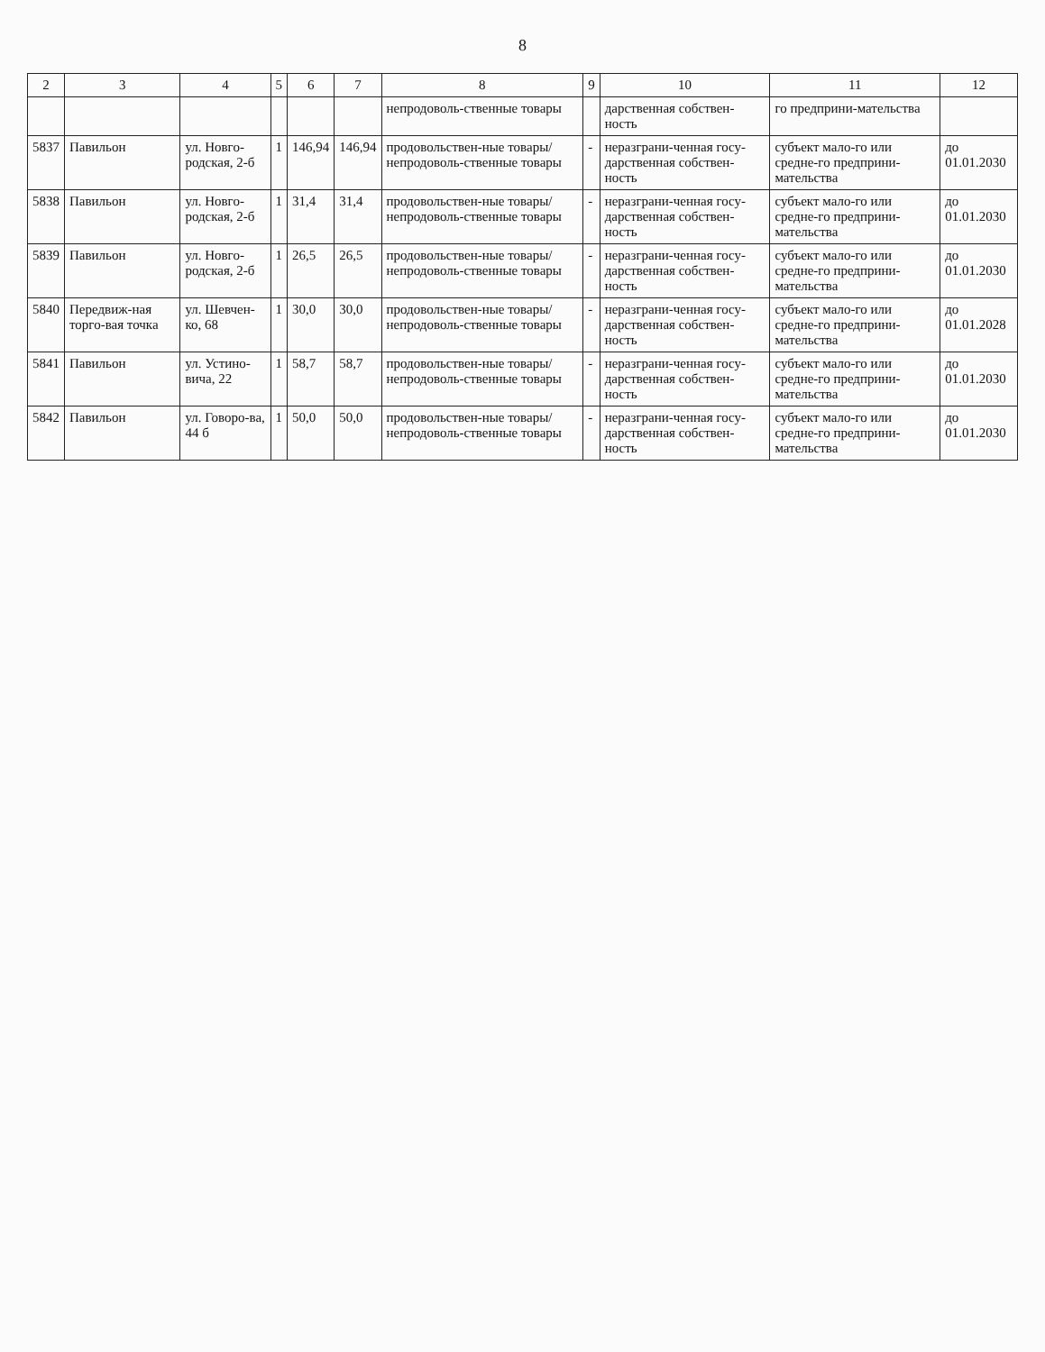8
| 2 | 3 | 4 | 5 | 6 | 7 | 8 | 9 | 10 | 11 | 12 |
| --- | --- | --- | --- | --- | --- | --- | --- | --- | --- | --- |
| | | | | | | непродоволь-ственные товары | | дарственная собствен-ность | го предприни-мательства | |
| 5837 | Павильон | ул. Новго-родская, 2-б | 1 | 146,94 | 146,94 | продовольствен-ные товары/ непродоволь-ственные товары | - | неразграни-ченная госу-дарственная собствен-ность | субъект мало-го или средне-го предприни-мательства | до 01.01.2030 |
| 5838 | Павильон | ул. Новго-родская, 2-б | 1 | 31,4 | 31,4 | продовольствен-ные товары/ непродоволь-ственные товары | - | неразграни-ченная госу-дарственная собствен-ность | субъект мало-го или средне-го предприни-мательства | до 01.01.2030 |
| 5839 | Павильон | ул. Новго-родская, 2-б | 1 | 26,5 | 26,5 | продовольствен-ные товары/ непродоволь-ственные товары | - | неразграни-ченная госу-дарственная собствен-ность | субъект мало-го или средне-го предприни-мательства | до 01.01.2030 |
| 5840 | Передвиж-ная торго-вая точка | ул. Шевчен-ко, 68 | 1 | 30,0 | 30,0 | продовольствен-ные товары/ непродоволь-ственные товары | - | неразграни-ченная госу-дарственная собствен-ность | субъект мало-го или средне-го предприни-мательства | до 01.01.2028 |
| 5841 | Павильон | ул. Устино-вича, 22 | 1 | 58,7 | 58,7 | продовольствен-ные товары/ непродоволь-ственные товары | - | неразграни-ченная госу-дарственная собствен-ность | субъект мало-го или средне-го предприни-мательства | до 01.01.2030 |
| 5842 | Павильон | ул. Говоро-ва, 44 б | 1 | 50,0 | 50,0 | продовольствен-ные товары/ непродоволь-ственные товары | - | неразграни-ченная госу-дарственная собствен-ность | субъект мало-го или средне-го предприни-мательства | до 01.01.2030 |